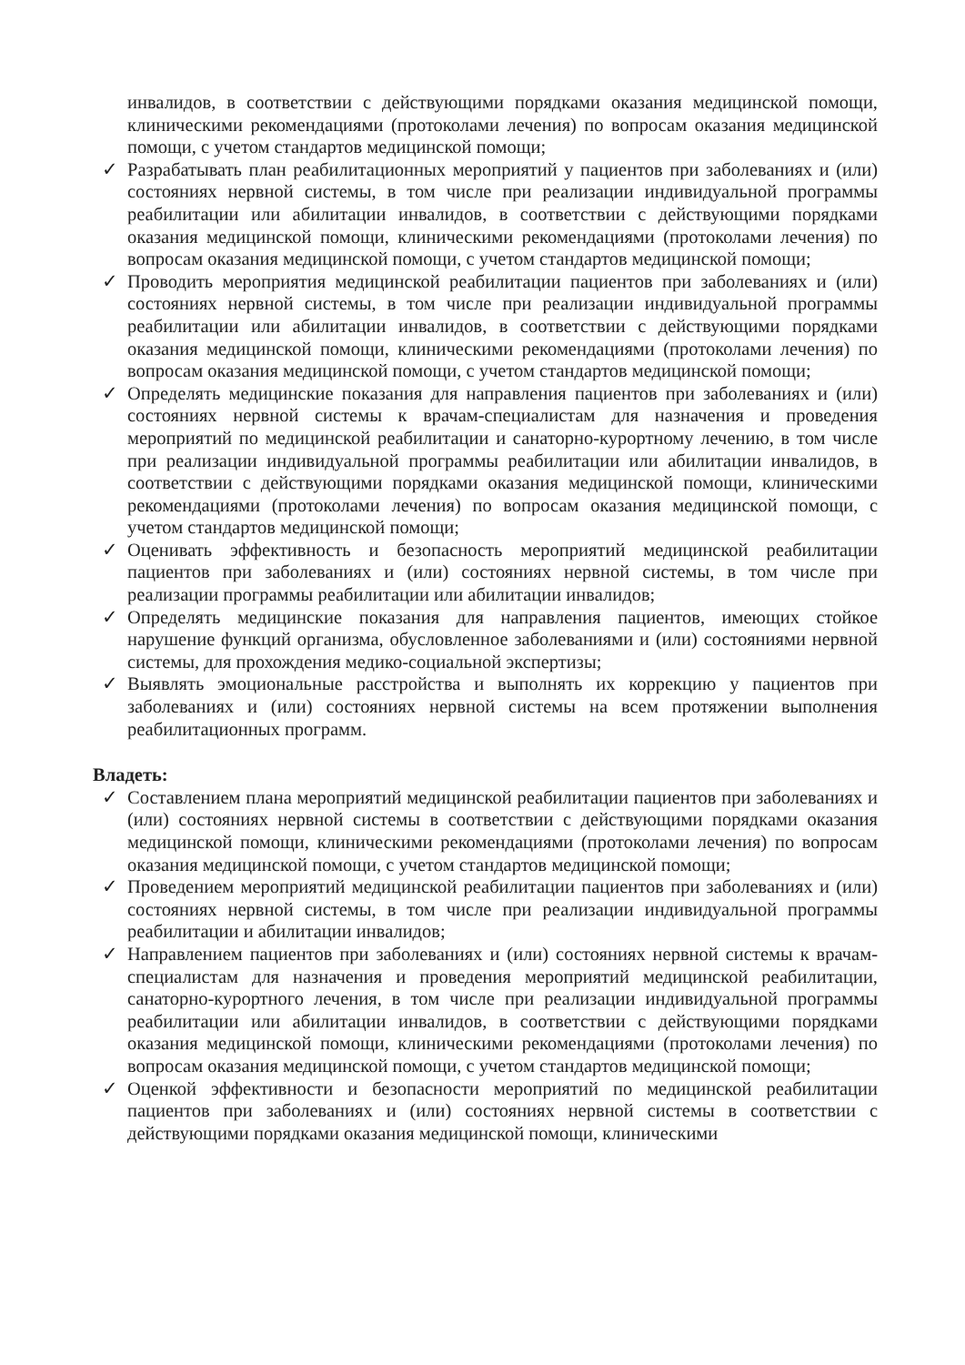инвалидов, в соответствии с действующими порядками оказания медицинской помощи, клиническими рекомендациями (протоколами лечения) по вопросам оказания медицинской помощи, с учетом стандартов медицинской помощи;
✓ Разрабатывать план реабилитационных мероприятий у пациентов при заболеваниях и (или) состояниях нервной системы, в том числе при реализации индивидуальной программы реабилитации или абилитации инвалидов, в соответствии с действующими порядками оказания медицинской помощи, клиническими рекомендациями (протоколами лечения) по вопросам оказания медицинской помощи, с учетом стандартов медицинской помощи;
✓ Проводить мероприятия медицинской реабилитации пациентов при заболеваниях и (или) состояниях нервной системы, в том числе при реализации индивидуальной программы реабилитации или абилитации инвалидов, в соответствии с действующими порядками оказания медицинской помощи, клиническими рекомендациями (протоколами лечения) по вопросам оказания медицинской помощи, с учетом стандартов медицинской помощи;
✓ Определять медицинские показания для направления пациентов при заболеваниях и (или) состояниях нервной системы к врачам-специалистам для назначения и проведения мероприятий по медицинской реабилитации и санаторно-курортному лечению, в том числе при реализации индивидуальной программы реабилитации или абилитации инвалидов, в соответствии с действующими порядками оказания медицинской помощи, клиническими рекомендациями (протоколами лечения) по вопросам оказания медицинской помощи, с учетом стандартов медицинской помощи;
✓ Оценивать эффективность и безопасность мероприятий медицинской реабилитации пациентов при заболеваниях и (или) состояниях нервной системы, в том числе при реализации программы реабилитации или абилитации инвалидов;
✓ Определять медицинские показания для направления пациентов, имеющих стойкое нарушение функций организма, обусловленное заболеваниями и (или) состояниями нервной системы, для прохождения медико-социальной экспертизы;
✓ Выявлять эмоциональные расстройства и выполнять их коррекцию у пациентов при заболеваниях и (или) состояниях нервной системы на всем протяжении выполнения реабилитационных программ.
Владеть:
✓ Составлением плана мероприятий медицинской реабилитации пациентов при заболеваниях и (или) состояниях нервной системы в соответствии с действующими порядками оказания медицинской помощи, клиническими рекомендациями (протоколами лечения) по вопросам оказания медицинской помощи, с учетом стандартов медицинской помощи;
✓ Проведением мероприятий медицинской реабилитации пациентов при заболеваниях и (или) состояниях нервной системы, в том числе при реализации индивидуальной программы реабилитации и абилитации инвалидов;
✓ Направлением пациентов при заболеваниях и (или) состояниях нервной системы к врачам-специалистам для назначения и проведения мероприятий медицинской реабилитации, санаторно-курортного лечения, в том числе при реализации индивидуальной программы реабилитации или абилитации инвалидов, в соответствии с действующими порядками оказания медицинской помощи, клиническими рекомендациями (протоколами лечения) по вопросам оказания медицинской помощи, с учетом стандартов медицинской помощи;
✓ Оценкой эффективности и безопасности мероприятий по медицинской реабилитации пациентов при заболеваниях и (или) состояниях нервной системы в соответствии с действующими порядками оказания медицинской помощи, клиническими